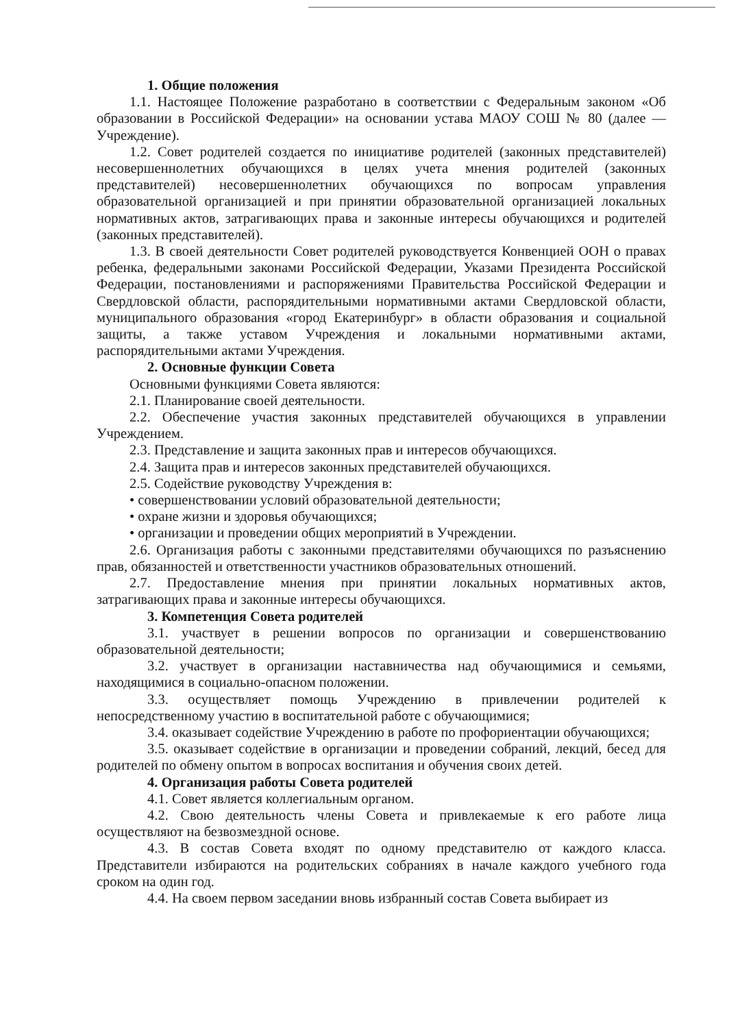1. Общие положения
1.1. Настоящее Положение разработано в соответствии с Федеральным законом «Об образовании в Российской Федерации» на основании устава МАОУ СОШ № 80 (далее — Учреждение).
1.2. Совет родителей создается по инициативе родителей (законных представителей) несовершеннолетних обучающихся в целях учета мнения родителей (законных представителей) несовершеннолетних обучающихся по вопросам управления образовательной организацией и при принятии образовательной организацией локальных нормативных актов, затрагивающих права и законные интересы обучающихся и родителей (законных представителей).
1.3. В своей деятельности Совет родителей руководствуется Конвенцией ООН о правах ребенка, федеральными законами Российской Федерации, Указами Президента Российской Федерации, постановлениями и распоряжениями Правительства Российской Федерации и Свердловской области, распорядительными нормативными актами Свердловской области, муниципального образования «город Екатеринбург» в области образования и социальной защиты, а также уставом Учреждения и локальными нормативными актами, распорядительными актами Учреждения.
2. Основные функции Совета
Основными функциями Совета являются:
2.1. Планирование своей деятельности.
2.2. Обеспечение участия законных представителей обучающихся в управлении Учреждением.
2.3. Представление и защита законных прав и интересов обучающихся.
2.4. Защита прав и интересов законных представителей обучающихся.
2.5. Содействие руководству Учреждения в:
• совершенствовании условий образовательной деятельности;
• охране жизни и здоровья обучающихся;
• организации и проведении общих мероприятий в Учреждении.
2.6. Организация работы с законными представителями обучающихся по разъяснению прав, обязанностей и ответственности участников образовательных отношений.
2.7. Предоставление мнения при принятии локальных нормативных актов, затрагивающих права и законные интересы обучающихся.
3. Компетенция Совета родителей
3.1. участвует в решении вопросов по организации и совершенствованию образовательной деятельности;
3.2. участвует в организации наставничества над обучающимися и семьями, находящимися в социально-опасном положении.
3.3. осуществляет помощь Учреждению в привлечении родителей к непосредственному участию в воспитательной работе с обучающимися;
3.4. оказывает содействие Учреждению в работе по профориентации обучающихся;
3.5. оказывает содействие в организации и проведении собраний, лекций, бесед для родителей по обмену опытом в вопросах воспитания и обучения своих детей.
4. Организация работы Совета родителей
4.1. Совет является коллегиальным органом.
4.2. Свою деятельность члены Совета и привлекаемые к его работе лица осуществляют на безвозмездной основе.
4.3. В состав Совета входят по одному представителю от каждого класса. Представители избираются на родительских собраниях в начале каждого учебного года сроком на один год.
4.4. На своем первом заседании вновь избранный состав Совета выбирает из